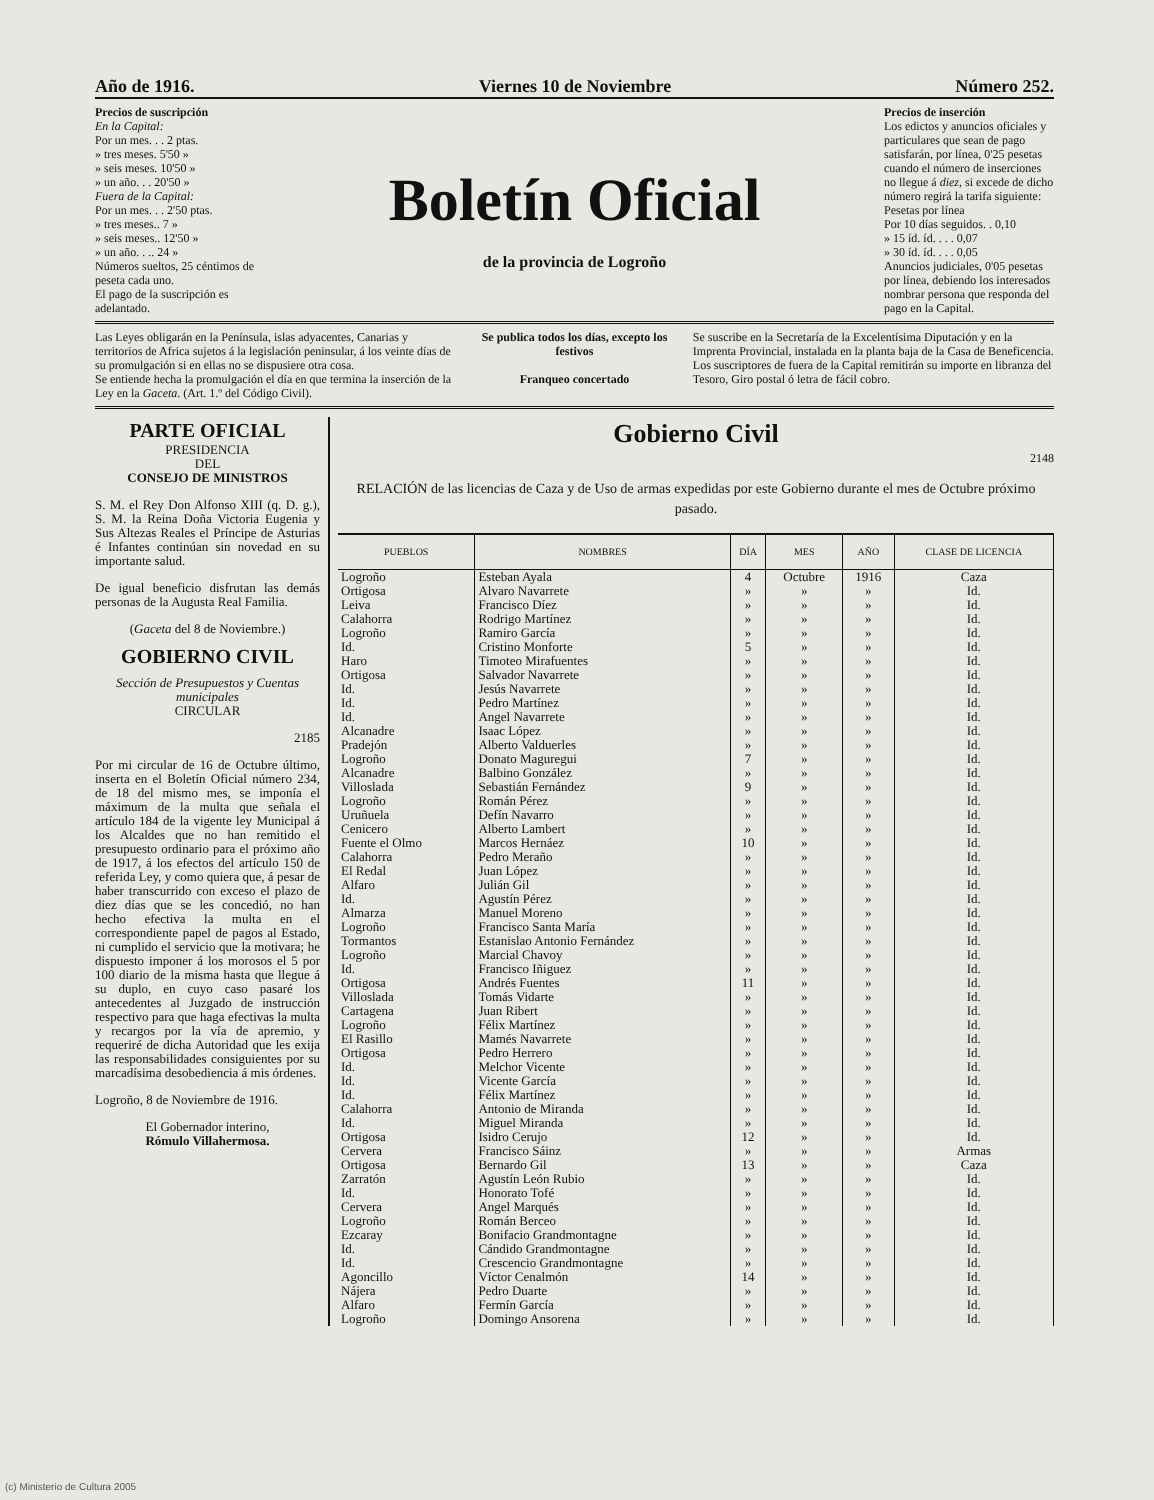Año de 1916. Viernes 10 de Noviembre Número 252.
Precios de suscripción
En la Capital:
Por un mes. . . 2 ptas.
» tres meses. 5'50 »
» seis meses. 10'50 »
» un año. . . 20'50 »
Fuera de la Capital:
Por un mes. . . 2'50 ptas.
» tres meses.. 7 »
» seis meses.. 12'50 »
» un año. . .. 24 »
Números sueltos, 25 céntimos de peseta cada uno.
El pago de la suscripción es adelantado.
Boletín Oficial
de la provincia de Logroño
Precios de inserción
Los edictos y anuncios oficiales y particulares que sean de pago satisfarán, por línea, 0'25 pesetas cuando el número de inserciones no llegue á diez, si excede de dicho número regirá la tarifa siguiente: Pesetas por línea
Por 10 días seguidos. . 0,10
» 15 íd. íd. . . . 0,07
» 30 íd. íd. . . . 0,05
Anuncios judiciales, 0'05 pesetas por línea, debiendo los interesados nombrar persona que responda del pago en la Capital.
Las Leyes obligarán en la Península, islas adyacentes, Canarias y territorios de Africa sujetos á la legislación peninsular, á los veinte días de su promulgación si en ellas no se dispusiere otra cosa.
Se entiende hecha la promulgación el día en que termina la inserción de la Ley en la Gaceta. (Art. 1.º del Código Civil).
Se publica todos los días, excepto los festivos
Franqueo concertado
Se suscribe en la Secretaría de la Excelentísima Diputación y en la Imprenta Provincial, instalada en la planta baja de la Casa de Beneficencia.
Los suscriptores de fuera de la Capital remitirán su importe en libranza del Tesoro, Giro postal ó letra de fácil cobro.
PARTE OFICIAL
PRESIDENCIA
DEL
CONSEJO DE MINISTROS
S. M. el Rey Don Alfonso XIII (q. D. g.), S. M. la Reina Doña Victoria Eugenia y Sus Altezas Reales el Príncipe de Asturias é Infantes continúan sin novedad en su importante salud.
De igual beneficio disfrutan las demás personas de la Augusta Real Familia.
(Gaceta del 8 de Noviembre.)
GOBIERNO CIVIL
Sección de Presupuestos y Cuentas municipales
CIRCULAR
2185
Por mi circular de 16 de Octubre último, inserta en el Boletín Oficial número 234, de 18 del mismo mes, se imponía el máximum de la multa que señala el artículo 184 de la vigente ley Municipal á los Alcaldes que no han remitido el presupuesto ordinario para el próximo año de 1917, á los efectos del artículo 150 de referida Ley, y como quiera que, á pesar de haber transcurrido con exceso el plazo de diez días que se les concedió, no han hecho efectiva la multa en el correspondiente papel de pagos al Estado, ni cumplido el servicio que la motivara; he dispuesto imponer á los morosos el 5 por 100 diario de la misma hasta que llegue á su duplo, en cuyo caso pasaré los antecedentes al Juzgado de instrucción respectivo para que haga efectivas la multa y recargos por la vía de apremio, y requeriré de dicha Autoridad que les exija las responsabilidades consiguientes por su marcadísima desobediencia á mis órdenes.
Logroño, 8 de Noviembre de 1916.
El Gobernador interino,
Rómulo Villahermosa.
Gobierno Civil
2148
RELACIÓN de las licencias de Caza y de Uso de armas expedidas por este Gobierno durante el mes de Octubre próximo pasado.
| PUEBLOS | NOMBRES | DÍA | MES | AÑO | CLASE DE LICENCIA |
| --- | --- | --- | --- | --- | --- |
| Logroño | Esteban Ayala | 4 | Octubre | 1916 | Caza |
| Ortigosa | Alvaro Navarrete | » | » | » | Id. |
| Leiva | Francisco Díez | » | » | » | Id. |
| Calahorra | Rodrigo Martínez | » | » | » | Id. |
| Logroño | Ramiro García | » | » | » | Id. |
| Id. | Cristino Monforte | 5 | » | » | Id. |
| Haro | Timoteo Mirafuentes | » | » | » | Id. |
| Ortigosa | Salvador Navarrete | » | » | » | Id. |
| Id. | Jesús Navarrete | » | » | » | Id. |
| Id. | Pedro Martínez | » | » | » | Id. |
| Id. | Angel Navarrete | » | » | » | Id. |
| Alcanadre | Isaac López | » | » | » | Id. |
| Pradejón | Alberto Valduerles | » | » | » | Id. |
| Logroño | Donato Maguregui | 7 | » | » | Id. |
| Alcanadre | Balbino González | » | » | » | Id. |
| Villoslada | Sebastián Fernández | 9 | » | » | Id. |
| Logroño | Román Pérez | » | » | » | Id. |
| Uruñuela | Defín Navarro | » | » | » | Id. |
| Cenicero | Alberto Lambert | » | » | » | Id. |
| Fuente el Olmo | Marcos Hernáez | 10 | » | » | Id. |
| Calahorra | Pedro Meraño | » | » | » | Id. |
| El Redal | Juan López | » | » | » | Id. |
| Alfaro | Julián Gil | » | » | » | Id. |
| Id. | Agustín Pérez | » | » | » | Id. |
| Almarza | Manuel Moreno | » | » | » | Id. |
| Logroño | Francisco Santa María | » | » | » | Id. |
| Tormantos | Estanislao Antonio Fernández | » | » | » | Id. |
| Logroño | Marcial Chavoy | » | » | » | Id. |
| Id. | Francisco Iñiguez | » | » | » | Id. |
| Ortigosa | Andrés Fuentes | 11 | » | » | Id. |
| Villoslada | Tomás Vidarte | » | » | » | Id. |
| Cartagena | Juan Ribert | » | » | » | Id. |
| Logroño | Félix Martínez | » | » | » | Id. |
| El Rasillo | Mamés Navarrete | » | » | » | Id. |
| Ortigosa | Pedro Herrero | » | » | » | Id. |
| Id. | Melchor Vicente | » | » | » | Id. |
| Id. | Vicente García | » | » | » | Id. |
| Id. | Félix Martínez | » | » | » | Id. |
| Calahorra | Antonio de Miranda | » | » | » | Id. |
| Id. | Miguel Miranda | » | » | » | Id. |
| Ortigosa | Isidro Cerujo | 12 | » | » | Id. |
| Cervera | Francisco Sáinz | » | » | » | Armas |
| Ortigosa | Bernardo Gil | 13 | » | » | Caza |
| Zarratón | Agustín León Rubio | » | » | » | Id. |
| Id. | Honorato Tofé | » | » | » | Id. |
| Cervera | Angel Marqués | » | » | » | Id. |
| Logroño | Román Berceo | » | » | » | Id. |
| Ezcaray | Bonifacio Grandmontagne | » | » | » | Id. |
| Id. | Cándido Grandmontagne | » | » | » | Id. |
| Id. | Crescencio Grandmontagne | » | » | » | Id. |
| Agoncillo | Víctor Cenalmón | 14 | » | » | Id. |
| Nájera | Pedro Duarte | » | » | » | Id. |
| Alfaro | Fermín García | » | » | » | Id. |
| Logroño | Domingo Ansorena | » | » | » | Id. |
(c) Ministerio de Cultura 2005